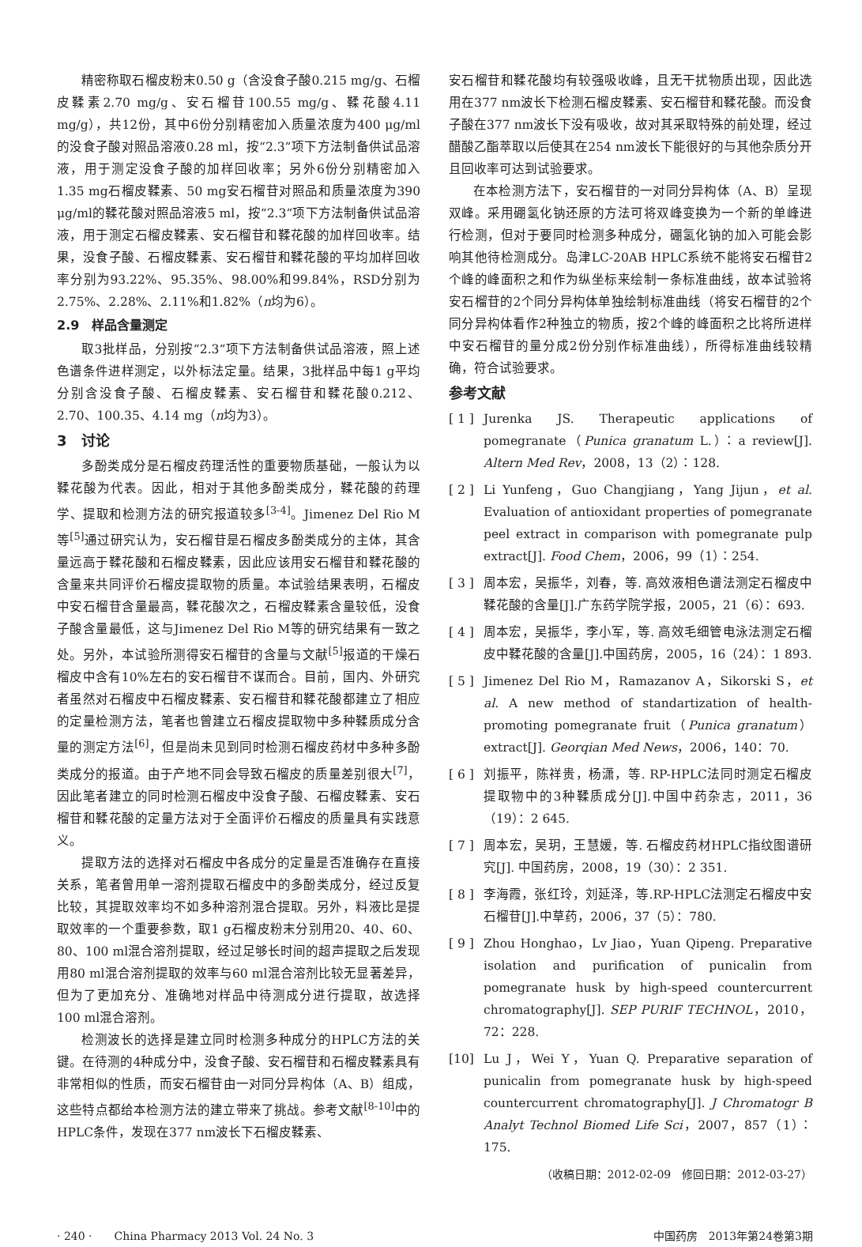精密称取石榴皮粉末0.50 g（含没食子酸0.215 mg/g、石榴皮鞣素2.70 mg/g、安石榴苷100.55 mg/g、鞣花酸4.11 mg/g），共12份，其中6份分别精密加入质量浓度为400 μg/ml的没食子酸对照品溶液0.28 ml，按“2.3”项下方法制备供试品溶液，用于测定没食子酸的加样回收率；另外6份分别精密加入1.35 mg石榴皮鞣素、50 mg安石榴苷对照品和质量浓度为390 μg/ml的鞣花酸对照品溶液5 ml，按“2.3“项下方法制备供试品溶液，用于测定石榴皮鞣素、安石榴苷和鞣花酸的加样回收率。结果，没食子酸、石榴皮鞣素、安石榴苷和鞣花酸的平均加样回收率分别为93.22%、95.35%、98.00%和99.84%，RSD分别为2.75%、2.28%、2.11%和1.82%（n均为6）。
2.9　样品含量测定
取3批样品，分别按“2.3“项下方法制备供试品溶液，照上述色谱条件进样测定，以外标法定量。结果，3批样品中每1 g平均分别含没食子酸、石榴皮鞣素、安石榴苷和鞣花酸0.212、2.70、100.35、4.14 mg（n均为3）。
3　讨论
多酚类成分是石榴皮药理活性的重要物质基础，一般认为以鞣花酸为代表。因此，相对于其他多酚类成分，鞣花酸的药理学、提取和检测方法的研究报道较多<sup>[3-4]</sup>。Jimenez Del Rio M等<sup>[5]</sup>通过研究认为，安石榴苷是石榴皮多酚类成分的主体，其含量远高于鞣花酸和石榴皮鞣素，因此应该用安石榴苷和鞣花酸的含量来共同评价石榴皮提取物的质量。本试验结果表明，石榴皮中安石榴苷含量最高，鞣花酸次之，石榴皮鞣素含量较低，没食子酸含量最低，这与Jimenez Del Rio M等的研究结果有一致之处。另外，本试验所测得安石榴苷的含量与文献<sup>[5]</sup>报道的干燥石榴皮中含有10%左右的安石榴苷不谋而合。目前，国内、外研究者虽然对石榴皮中石榴皮鞣素、安石榴苷和鞣花酸都建立了相应的定量检测方法，笔者也曾建立石榴皮提取物中多种鞣质成分含量的测定方法<sup>[6]</sup>，但是尚未见到同时检测石榴皮药材中多种多酚类成分的报道。由于产地不同会导致石榴皮的质量差别很大<sup>[7]</sup>，因此笔者建立的同时检测石榴皮中没食子酸、石榴皮鞣素、安石榴苷和鞣花酸的定量方法对于全面评价石榴皮的质量具有实践意义。
提取方法的选择对石榴皮中各成分的定量是否准确存在直接关系，笔者曾用单一溶剂提取石榴皮中的多酚类成分，经过反复比较，其提取效率均不如多种溶剂混合提取。另外，料液比是提取效率的一个重要参数，取1 g石榴皮粉末分别用20、40、60、80、100 ml混合溶剂提取，经过足够长时间的超声提取之后发现用80 ml混合溶剂提取的效率与60 ml混合溶剂比较无显著差异，但为了更加充分、准确地对样品中待测成分进行提取，故选择100 ml混合溶剂。
检测波长的选择是建立同时检测多种成分的HPLC方法的关键。在待测的4种成分中，没食子酸、安石榴苷和石榴皮鞣素具有非常相似的性质，而安石榴苷由一对同分异构体（A、B）组成，这些特点都给本检测方法的建立带来了挑战。参考文献<sup>[8-10]</sup>中的HPLC条件，发现在377 nm波长下石榴皮鞣素、
安石榴苷和鞣花酸均有较强吸收峰，且无干扰物质出现，因此选用在377 nm波长下检测石榴皮鞣素、安石榴苷和鞣花酸。而没食子酸在377 nm波长下没有吸收，故对其采取特殊的前处理，经过醋酸乙酯萃取以后使其在254 nm波长下能很好的与其他杂质分开且回收率可达到试验要求。
在本检测方法下，安石榴苷的一对同分异构体（A、B）呈现双峰。采用硼氢化钠还原的方法可将双峰变换为一个新的单峰进行检测，但对于要同时检测多种成分，硼氢化钠的加入可能会影响其他待检测成分。岛津LC-20AB HPLC系统不能将安石榴苷2个峰的峰面积之和作为纵坐标来绘制一条标准曲线，故本试验将安石榴苷的2个同分异构体单独绘制标准曲线（将安石榴苷的2个同分异构体看作2种独立的物质，按2个峰的峰面积之比将所进样中安石榴苷的量分成2份分别作标准曲线），所得标准曲线较精确，符合试验要求。
参考文献
[ 1 ] Jurenka JS. Therapeutic applications of pomegranate（Punica granatum L.）：a review[J]. Altern Med Rev，2008，13（2）：128.
[ 2 ] Li Yunfeng，Guo Changjiang，Yang Jijun，et al. Evaluation of antioxidant properties of pomegranate peel extract in comparison with pomegranate pulp extract[J]. Food Chem，2006，99（1）：254.
[ 3 ] 周本宏，吴振华，刘春，等. 高效液相色谱法测定石榴皮中鞣花酸的含量[J].广东药学院学报，2005，21（6）：693.
[ 4 ] 周本宏，吴振华，李小军，等. 高效毛细管电泳法测定石榴皮中鞣花酸的含量[J].中国药房，2005，16（24）：1 893.
[ 5 ] Jimenez Del Rio M，Ramazanov A，Sikorski S，et al. A new method of standartization of health-promoting pomegranate fruit（Punica granatum）extract[J]. Georqian Med News，2006，140：70.
[ 6 ] 刘振平，陈祥贵，杨潇，等. RP-HPLC法同时测定石榴皮提取物中的3种鞣质成分[J].中国中药杂志，2011，36（19）：2 645.
[ 7 ] 周本宏，吴玥，王慧媛，等. 石榴皮药材HPLC指纹图谱研究[J]. 中国药房，2008，19（30）：2 351.
[ 8 ] 李海霞，张红玲，刘延泽，等.RP-HPLC法测定石榴皮中安石榴苷[J].中草药，2006，37（5）：780.
[ 9 ] Zhou Honghao，Lv Jiao，Yuan Qipeng. Preparative isolation and purification of punicalin from pomegranate husk by high-speed countercurrent chromatography[J]. SEP PURIF TECHNOL，2010，72：228.
[10] Lu J，Wei Y，Yuan Q. Preparative separation of punicalin from pomegranate husk by high-speed countercurrent chromatography[J]. J Chromatogr B Analyt Technol Biomed Life Sci，2007，857（1）：175.
（收稿日期：2012-02-09　修回日期：2012-03-27）
· 240 ·　　China Pharmacy 2013 Vol. 24 No. 3 中国药房　2013年第24卷第3期